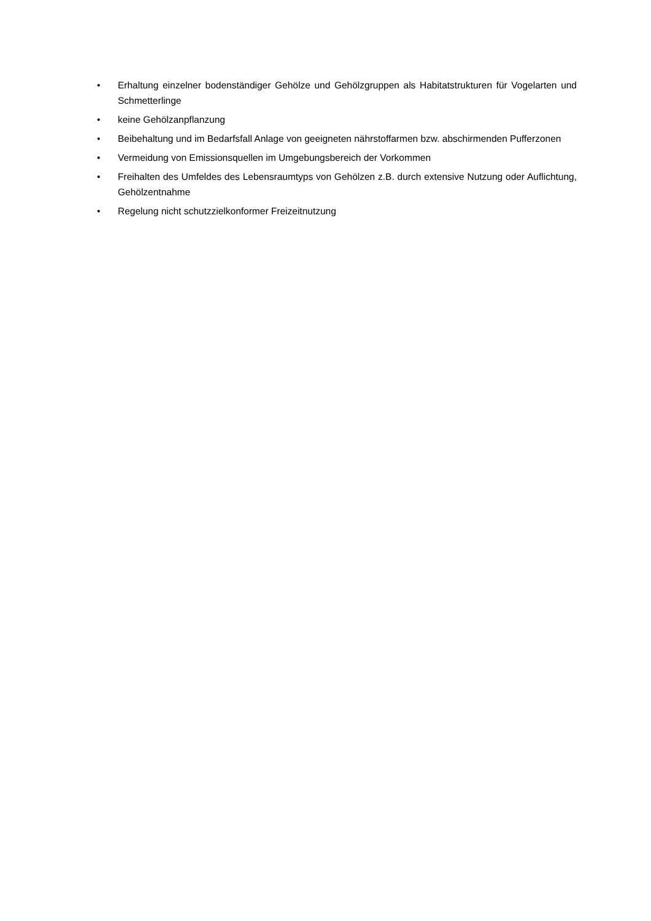• Erhaltung einzelner bodenständiger Gehölze und Gehölzgruppen als Habitatstrukturen für Vogelarten und Schmetterlinge
• keine Gehölzanpflanzung
• Beibehaltung und im Bedarfsfall Anlage von geeigneten nährstoffarmen bzw. abschirmenden Pufferzonen
• Vermeidung von Emissionsquellen im Umgebungsbereich der Vorkommen
• Freihalten des Umfeldes des Lebensraumtyps von Gehölzen z.B. durch extensive Nutzung oder Auflichtung, Gehölzentnahme
• Regelung nicht schutzzielkonformer Freizeitnutzung